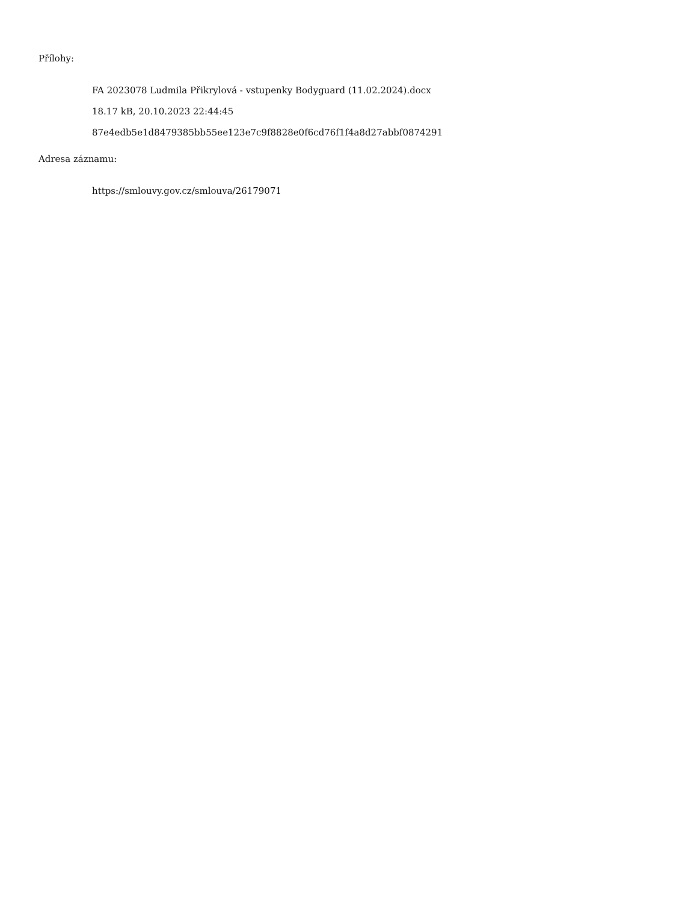Přílohy:
FA 2023078 Ludmila Přikrylová - vstupenky Bodyguard (11.02.2024).docx
18.17 kB, 20.10.2023 22:44:45
87e4edb5e1d8479385bb55ee123e7c9f8828e0f6cd76f1f4a8d27abbf0874291
Adresa záznamu:
https://smlouvy.gov.cz/smlouva/26179071